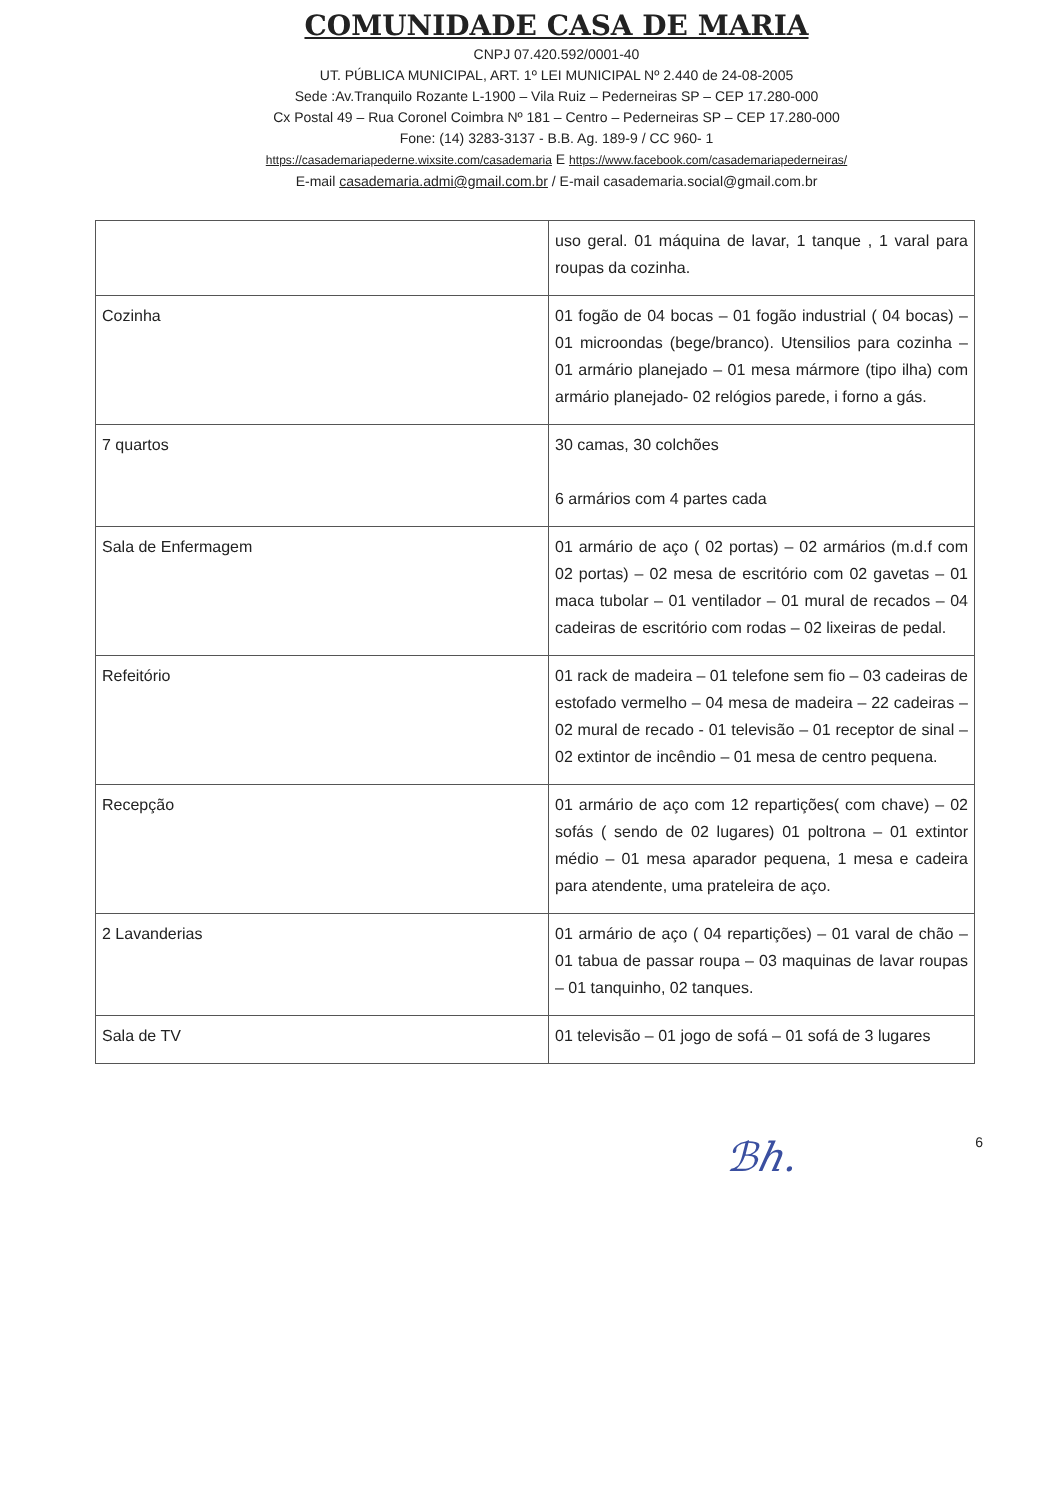COMUNIDADE CASA DE MARIA
CNPJ 07.420.592/0001-40
UT. PÚBLICA MUNICIPAL, ART. 1º LEI MUNICIPAL Nº 2.440 de 24-08-2005
Sede :Av.Tranquilo Rozante L-1900 – Vila Ruiz – Pederneiras SP – CEP 17.280-000
Cx Postal 49 – Rua Coronel Coimbra Nº 181 – Centro – Pederneiras SP – CEP 17.280-000
Fone: (14) 3283-3137 - B.B. Ag. 189-9 / CC 960- 1
https://casademariapederne.wixsite.com/casademaria E https://www.facebook.com/casademariapederneiras/
E-mail casademaria.admi@gmail.com.br / E-mail casademaria.social@gmail.com.br
| | uso geral. 01 máquina de lavar, 1 tanque , 1 varal para roupas da cozinha. |
| Cozinha | 01 fogão de 04 bocas – 01 fogão industrial ( 04 bocas) – 01 microondas (bege/branco). Utensilios para cozinha – 01 armário planejado – 01 mesa mármore (tipo ilha) com armário planejado- 02 relógios parede, i forno a gás. |
| 7 quartos | 30 camas, 30 colchões 6 armários com 4 partes cada |
| Sala de Enfermagem | 01 armário de aço ( 02 portas) – 02 armários (m.d.f com 02 portas) – 02 mesa de escritório com 02 gavetas – 01 maca tubolar – 01 ventilador – 01 mural de recados – 04 cadeiras de escritório com rodas – 02 lixeiras de pedal. |
| Refeitório | 01 rack de madeira – 01 telefone sem fio – 03 cadeiras de estofado vermelho – 04 mesa de madeira – 22 cadeiras – 02 mural de recado - 01 televisão – 01 receptor de sinal – 02 extintor de incêndio – 01 mesa de centro pequena. |
| Recepção | 01 armário de aço com 12 repartições( com chave) – 02 sofás ( sendo de 02 lugares) 01 poltrona – 01 extintor médio – 01 mesa aparador pequena, 1 mesa e cadeira para atendente, uma prateleira de aço. |
| 2 Lavanderias | 01 armário de aço ( 04 repartições) – 01 varal de chão – 01 tabua de passar roupa – 03 maquinas de lavar roupas – 01 tanquinho, 02 tanques. |
| Sala de TV | 01 televisão – 01 jogo de sofá – 01 sofá de 3 lugares |
ℬℎ. 6